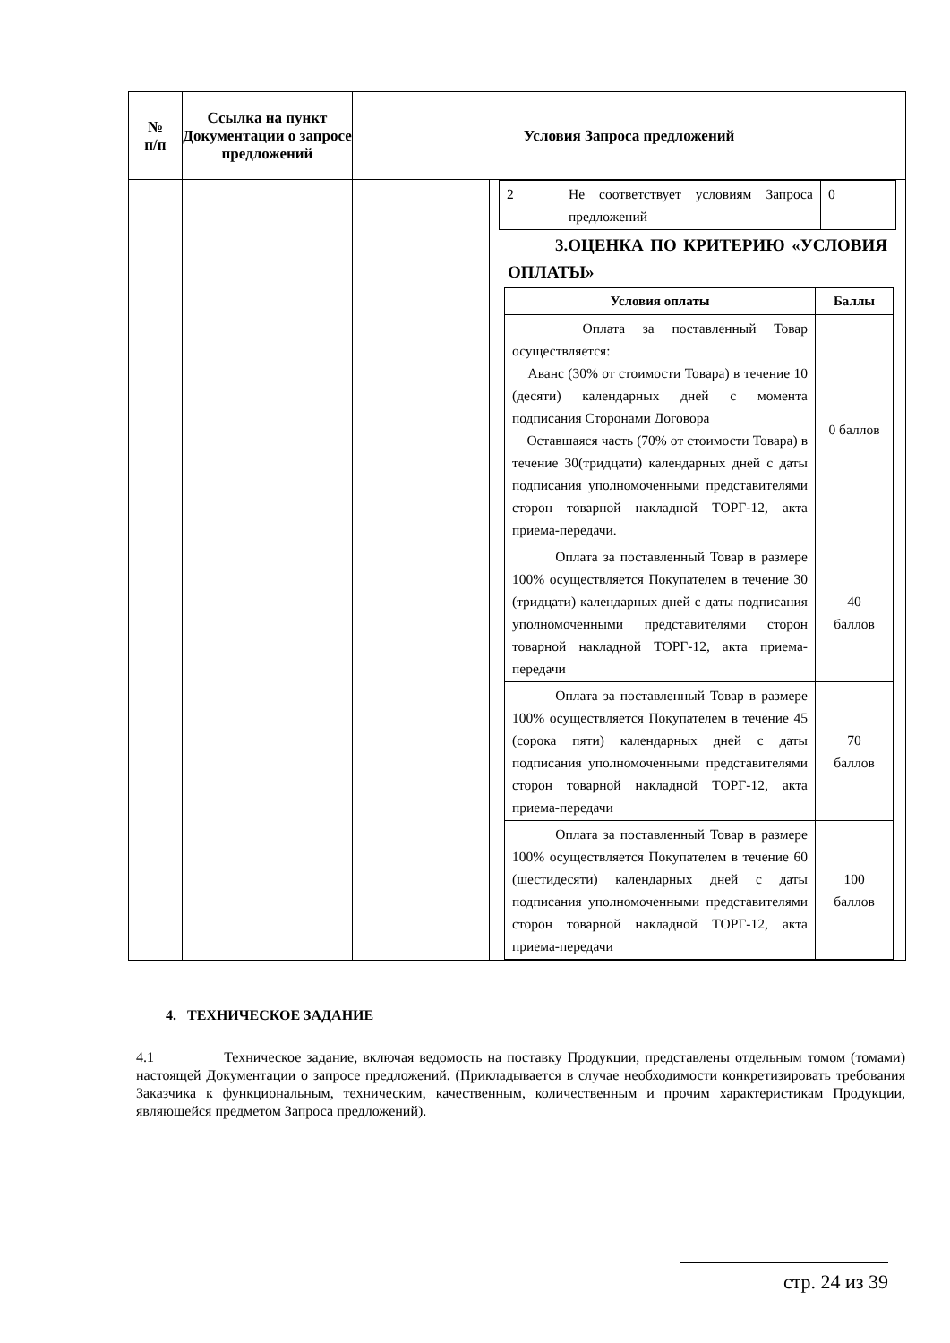| № п/п | Ссылка на пункт Документации о запросе предложений | Условия Запроса предложений | |
| --- | --- | --- | --- |
| | | | / 2 / Не соответствует условиям Запроса предложений / 0 / 3.ОЦЕНКА ПО КРИТЕРИЮ «УСЛОВИЯ ОПЛАТЫ» / Условия оплаты / Баллы / / --- / --- / / Оплата за поставленный Товар осуществляется: Аванс (30% от стоимости Товара) в течение 10 (десяти) календарных дней с момента подписания Сторонами Договора Оставшаяся часть (70% от стоимости Товара) в течение 30(тридцати) календарных дней с даты подписания уполномоченными представителями сторон товарной накладной ТОРГ-12, акта приема-передачи. / 0 баллов / / Оплата за поставленный Товар в размере 100% осуществляется Покупателем в течение 30 (тридцати) календарных дней с даты подписания уполномоченными представителями сторон товарной накладной ТОРГ-12, акта приема-передачи / 40 баллов / / Оплата за поставленный Товар в размере 100% осуществляется Покупателем в течение 45 (сорока пяти) календарных дней с даты подписания уполномоченными представителями сторон товарной накладной ТОРГ-12, акта приема-передачи / 70 баллов / / Оплата за поставленный Товар в размере 100% осуществляется Покупателем в течение 60 (шестидесяти) календарных дней с даты подписания уполномоченными представителями сторон товарной накладной ТОРГ-12, акта приема-передачи / 100 баллов / |
4. ТЕХНИЧЕСКОЕ ЗАДАНИЕ
4.1 Техническое задание, включая ведомость на поставку Продукции, представлены отдельным томом (томами) настоящей Документации о запросе предложений. (Прикладывается в случае необходимости конкретизировать требования Заказчика к функциональным, техническим, качественным, количественным и прочим характеристикам Продукции, являющейся предметом Запроса предложений).
стр. 24 из 39